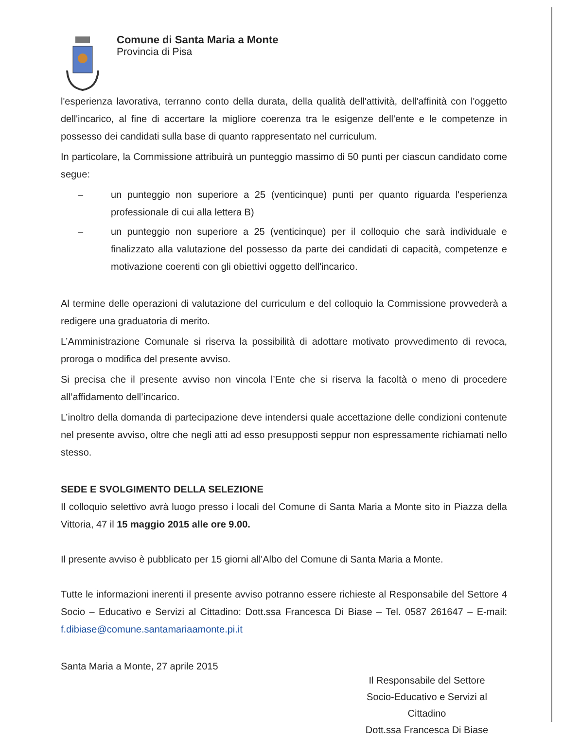Comune di Santa Maria a Monte
Provincia di Pisa
l'esperienza lavorativa, terranno conto della durata, della qualità dell'attività, dell'affinità con l'oggetto dell'incarico, al fine di accertare la migliore coerenza tra le esigenze dell'ente e le competenze in possesso dei candidati sulla base di quanto rappresentato nel curriculum.
In particolare, la Commissione attribuirà un punteggio massimo di 50 punti per ciascun candidato come segue:
– un punteggio non superiore a 25 (venticinque) punti per quanto riguarda l'esperienza professionale di cui alla lettera B)
– un punteggio non superiore a 25 (venticinque) per il colloquio che sarà individuale e finalizzato alla valutazione del possesso da parte dei candidati di capacità, competenze e motivazione coerenti con gli obiettivi oggetto dell'incarico.
Al termine delle operazioni di valutazione del curriculum e del colloquio la Commissione provvederà a redigere una graduatoria di merito.
L’Amministrazione Comunale si riserva la possibilità di adottare motivato provvedimento di revoca, proroga o modifica del presente avviso.
Si precisa che il presente avviso non vincola l’Ente che si riserva la facoltà o meno di procedere all’affidamento dell’incarico.
L’inoltro della domanda di partecipazione deve intendersi quale accettazione delle condizioni contenute nel presente avviso, oltre che negli atti ad esso presupposti seppur non espressamente richiamati nello stesso.
SEDE E SVOLGIMENTO DELLA SELEZIONE
Il colloquio selettivo avrà luogo presso i locali del Comune di Santa Maria a Monte sito in Piazza della Vittoria, 47 il 15 maggio 2015 alle ore 9.00.
Il presente avviso è pubblicato per 15 giorni all'Albo del Comune di Santa Maria a Monte.
Tutte le informazioni inerenti il presente avviso potranno essere richieste al Responsabile del Settore 4 Socio – Educativo e Servizi al Cittadino: Dott.ssa Francesca Di Biase – Tel. 0587 261647 – E-mail: f.dibiase@comune.santamariaamonte.pi.it
Santa Maria a Monte, 27 aprile 2015
Il Responsabile del Settore
Socio-Educativo e Servizi al Cittadino
Dott.ssa Francesca Di Biase